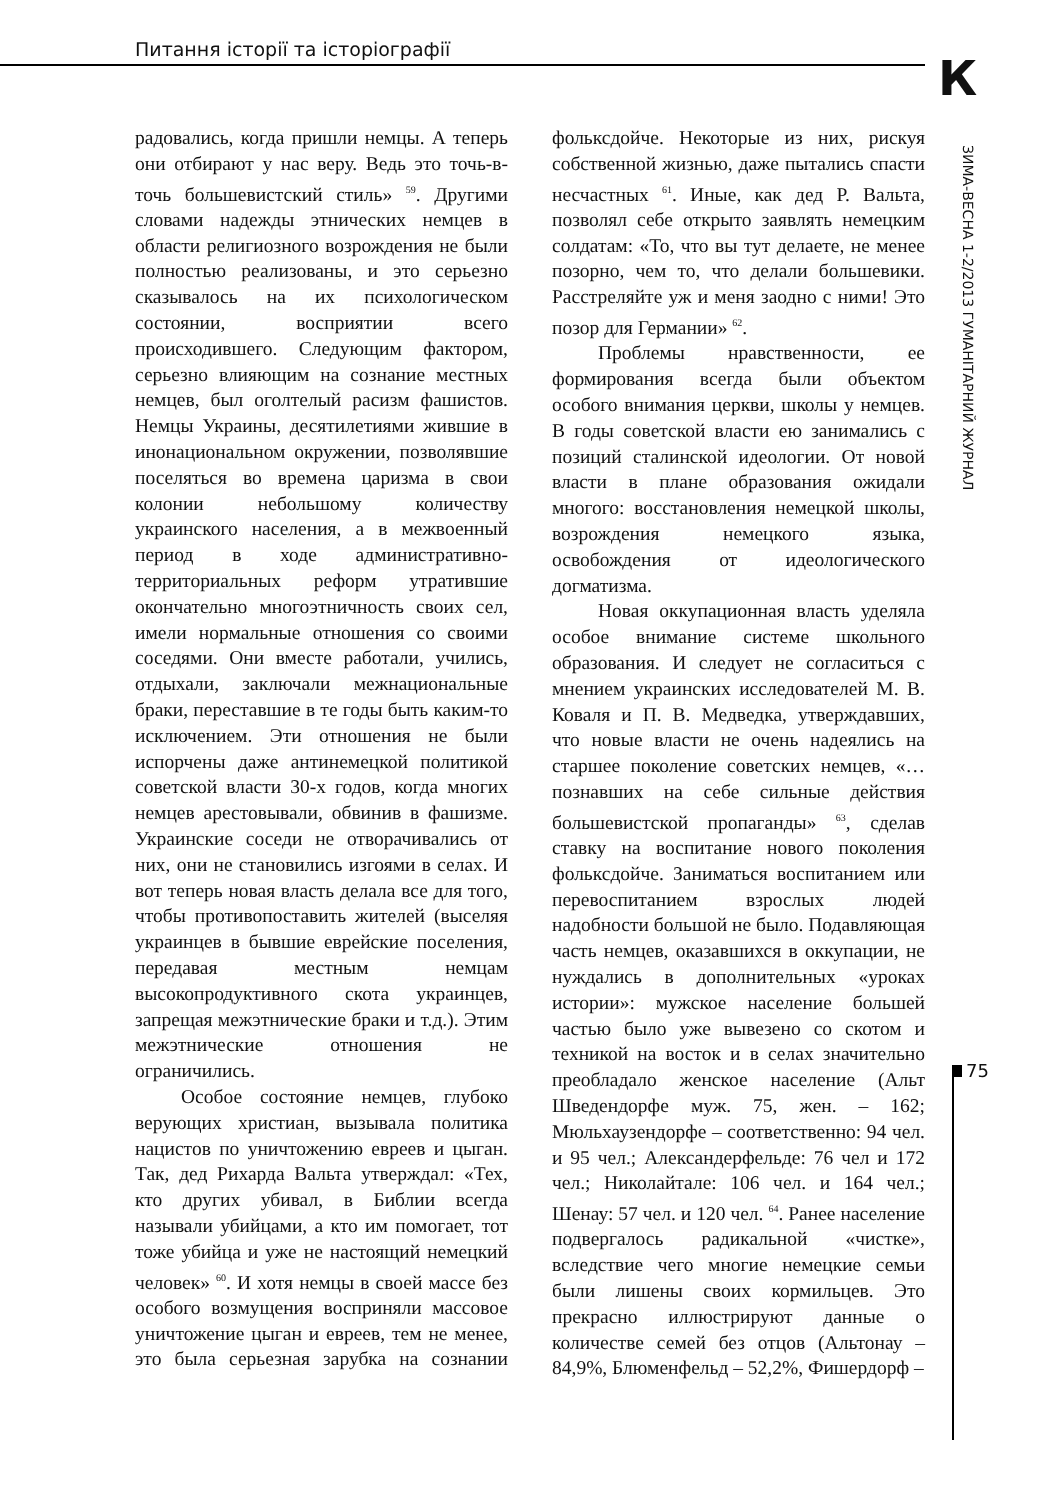Питання історії та історіографії
К
ЗИМА-ВЕСНА 1-2/2013 ГУМАНІТАРНИЙ ЖУРНАЛ
75
радовались, когда пришли немцы. А теперь они отбирают у нас веру. Ведь это точь-в-точь большевистский стиль» <sup>59</sup>. Другими словами надежды этнических немцев в области религиозного возрождения не были полностью реализованы, и это серьезно сказывалось на их психологическом состоянии, восприятии всего происходившего. Следующим фактором, серьезно влияющим на сознание местных немцев, был оголтелый расизм фашистов. Немцы Украины, десятилетиями жившие в инонациональном окружении, позволявшие поселяться во времена царизма в свои колонии небольшому количеству украинского населения, а в межвоенный период в ходе административно-территориальных реформ утратившие окончательно многоэтничность своих сел, имели нормальные отношения со своими соседями. Они вместе работали, учились, отдыхали, заключали межнациональные браки, переставшие в те годы быть каким-то исключением. Эти отношения не были испорчены даже антинемецкой политикой советской власти 30-х годов, когда многих немцев арестовывали, обвинив в фашизме. Украинские соседи не отворачивались от них, они не становились изгоями в селах. И вот теперь новая власть делала все для того, чтобы противопоставить жителей (выселяя украинцев в бывшие еврейские поселения, передавая местным немцам высокопродуктивного скота украинцев, запрещая межэтнические браки и т.д.). Этим межэтнические отношения не ограничились.
Особое состояние немцев, глубоко верующих христиан, вызывала политика нацистов по уничтожению евреев и цыган. Так, дед Рихарда Вальта утверждал: «Тех, кто других убивал, в Библии всегда называли убийцами, а кто им помогает, тот тоже убийца и уже не настоящий немецкий человек» <sup>60</sup>. И хотя немцы в своей массе без особого возмущения восприняли массовое уничтожение цыган и евреев, тем не менее, это была серьезная зарубка на сознании фольксдойче. Некоторые из них, рискуя собственной жизнью, даже пытались спасти несчастных <sup>61</sup>. Иные, как дед Р. Вальта, позволял себе открыто заявлять немецким солдатам: «То, что вы тут делаете, не менее позорно, чем то, что делали большевики. Расстреляйте уж и меня заодно с ними! Это позор для Германии» <sup>62</sup>.
Проблемы нравственности, ее формирования всегда были объектом особого внимания церкви, школы у немцев. В годы советской власти ею занимались с позиций сталинской идеологии. От новой власти в плане образования ожидали многого: восстановления немецкой школы, возрождения немецкого языка, освобождения от идеологического догматизма.
Новая оккупационная власть уделяла особое внимание системе школьного образования. И следует не согласиться с мнением украинских исследователей М. В. Коваля и П. В. Медведка, утверждавших, что новые власти не очень надеялись на старшее поколение советских немцев, «… познавших на себе сильные действия большевистской пропаганды» <sup>63</sup>, сделав ставку на воспитание нового поколения фольксдойче. Заниматься воспитанием или перевоспитанием взрослых людей надобности большой не было. Подавляющая часть немцев, оказавшихся в оккупации, не нуждались в дополнительных «уроках истории»: мужское население большей частью было уже вывезено со скотом и техникой на восток и в селах значительно преобладало женское население (Альт Шведендорфе муж. 75, жен. – 162; Мюльхаузендорфе – соответственно: 94 чел. и 95 чел.; Александерфельде: 76 чел и 172 чел.; Николайтале: 106 чел. и 164 чел.; Шенау: 57 чел. и 120 чел. <sup>64</sup>. Ранее население подвергалось радикальной «чистке», вследствие чего многие немецкие семьи были лишены своих кормильцев. Это прекрасно иллюстрируют данные о количестве семей без отцов (Альтонау – 84,9%, Блюменфельд – 52,2%, Фишердорф –